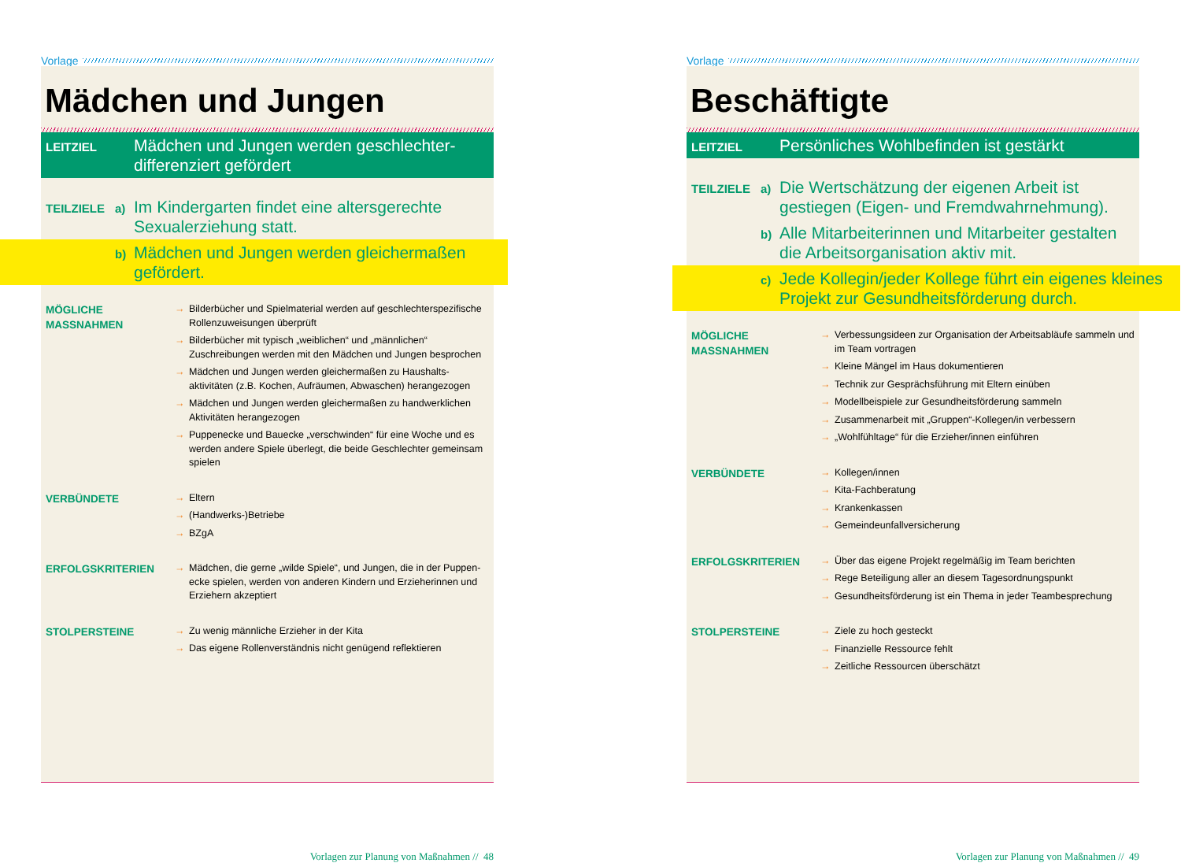Vorlage
Mädchen und Jungen
LEITZIEL
Mädchen und Jungen werden geschlechter-
differenziert gefördert
TEILZIELE a)
Im Kindergarten findet eine altersgerechte Sexualerziehung statt.
b)
Mädchen und Jungen werden gleichermaßen gefördert.
MÖGLICHE
MASSNAHMEN
→ Bilderbücher und Spielmaterial werden auf geschlechterspezifische Rollenzuweisungen überprüft
→ Bilderbücher mit typisch „weiblichen“ und „männlichen“ Zuschreibungen werden mit den Mädchen und Jungen besprochen
→ Mädchen und Jungen werden gleichermaßen zu Haushalts-aktivitäten (z.B. Kochen, Aufräumen, Abwaschen) herangezogen
→ Mädchen und Jungen werden gleichermaßen zu handwerklichen Aktivitäten herangezogen
→ Puppenecke und Bauecke „verschwinden“ für eine Woche und es werden andere Spiele überlegt, die beide Geschlechter gemeinsam spielen
VERBÜNDETE
→ Eltern
→ (Handwerks-)Betriebe
→ BZgA
ERFOLGSKRITERIEN
→ Mädchen, die gerne „wilde Spiele“, und Jungen, die in der Puppen-ecke spielen, werden von anderen Kindern und Erzieherinnen und Erziehern akzeptiert
STOLPERSTEINE
→ Zu wenig männliche Erzieher in der Kita
→ Das eigene Rollenverständnis nicht genügend reflektieren
Vorlagen zur Planung von Maßnahmen // 48
Vorlage
Beschäftigte
LEITZIEL
Persönliches Wohlbefinden ist gestärkt
TEILZIELE a)
Die Wertschätzung der eigenen Arbeit ist gestiegen (Eigen- und Fremdwahrnehmung).
b)
Alle Mitarbeiterinnen und Mitarbeiter gestalten die Arbeitsorganisation aktiv mit.
c)
Jede Kollegin/jeder Kollege führt ein eigenes kleines Projekt zur Gesundheitsförderung durch.
MÖGLICHE
MASSNAHMEN
→ Verbessungsideen zur Organisation der Arbeitsabläufe sammeln und im Team vortragen
→ Kleine Mängel im Haus dokumentieren
→ Technik zur Gesprächsführung mit Eltern einüben
→ Modellbeispiele zur Gesundheitsförderung sammeln
→ Zusammenarbeit mit „Gruppen“-Kollegen/in verbessern
→ „Wohlfühltage“ für die Erzieher/innen einführen
VERBÜNDETE
→ Kollegen/innen
→ Kita-Fachberatung
→ Krankenkassen
→ Gemeindeunfallversicherung
ERFOLGSKRITERIEN
→ Über das eigene Projekt regelmäßig im Team berichten
→ Rege Beteiligung aller an diesem Tagesordnungspunkt
→ Gesundheitsförderung ist ein Thema in jeder Teambesprechung
STOLPERSTEINE
→ Ziele zu hoch gesteckt
→ Finanzielle Ressource fehlt
→ Zeitliche Ressourcen überschätzt
Vorlagen zur Planung von Maßnahmen // 49